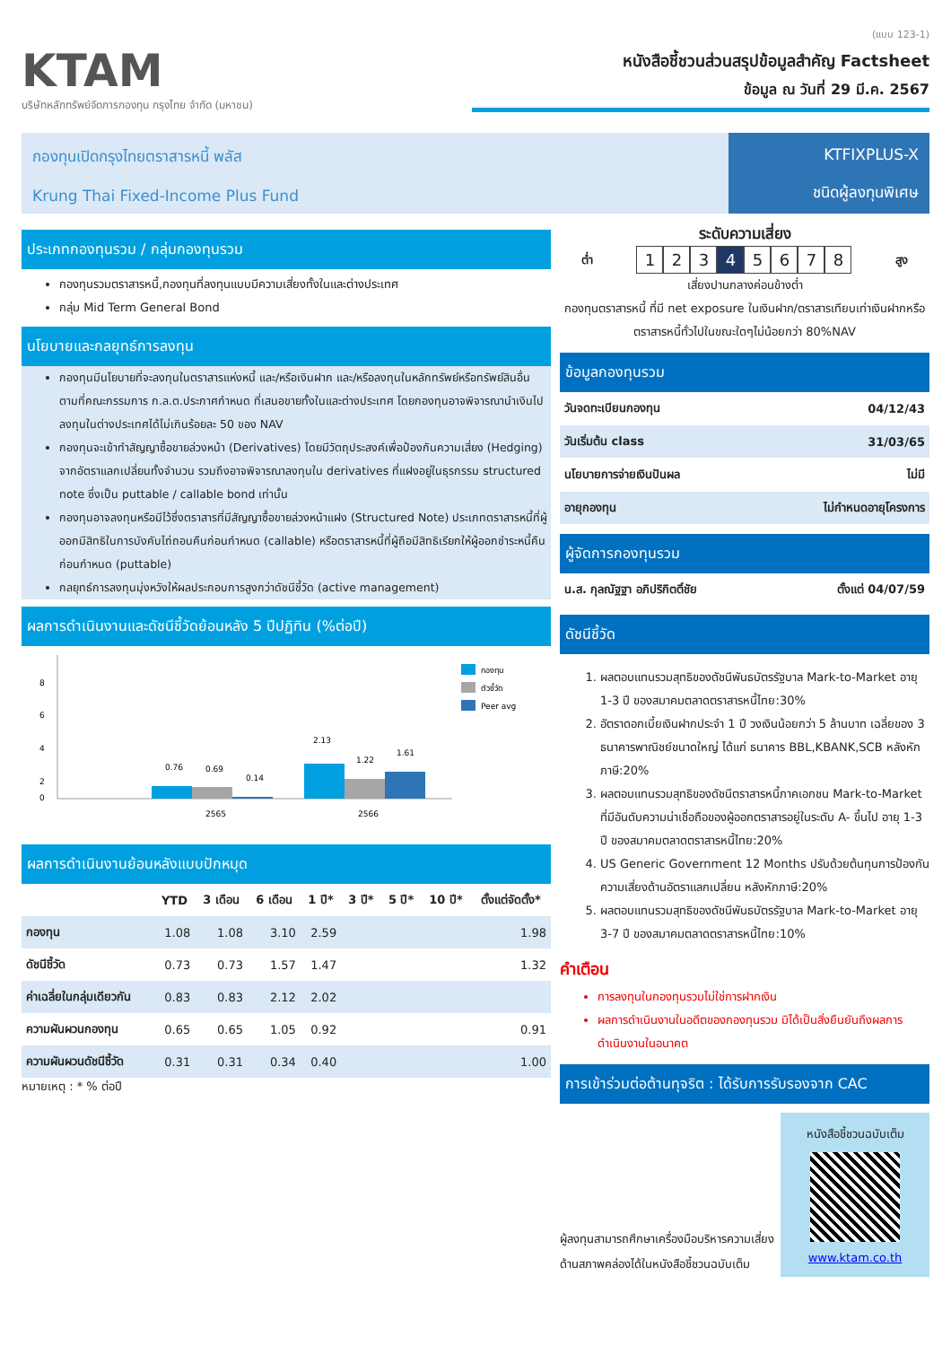KTAM
บริษัทหลักทรัพย์จัดการกองทุน กรุงไทย จำกัด (มหาชน)
(แบบ 123-1)
หนังสือชี้ชวนส่วนสรุปข้อมูลสำคัญ Factsheet
ข้อมูล ณ วันที่ 29 มี.ค. 2567
กองทุนเปิดกรุงไทยตราสารหนี้ พลัส
Krung Thai Fixed-Income Plus Fund
KTFIXPLUS-X
ชนิดผู้ลงทุนพิเศษ
ประเภทกองทุนรวม / กลุ่มกองทุนรวม
กองทุนรวมตราสารหนี้,กองทุนที่ลงทุนแบบมีความเสี่ยงทั้งในและต่างประเทศ
กลุ่ม Mid Term General Bond
นโยบายและกลยุทธ์การลงทุน
กองทุนมีนโยบายที่จะลงทุนในตราสารแห่งหนี้ และ/หรือเงินฝาก และ/หรือลงทุนในหลักทรัพย์หรือทรัพย์สินอื่น ตามที่คณะกรรมการ ก.ล.ต.ประกาศกำหนด ที่เสนอขายทั้งในและต่างประเทศ โดยกองทุนอาจพิจารณานำเงินไปลงทุนในต่างประเทศได้ไม่เกินร้อยละ 50 ของ NAV
กองทุนจะเข้าทำสัญญาซื้อขายล่วงหน้า (Derivatives) โดยมีวัตถุประสงค์เพื่อป้องกันความเสี่ยง (Hedging) จากอัตราแลกเปลี่ยนทั้งจำนวน รวมถึงอาจพิจารณาลงทุนใน derivatives ที่แฝงอยู่ในธุรกรรม structured note ซึ่งเป็น puttable / callable bond เท่านั้น
กองทุนอาจลงทุนหรือมีไว้ซึ่งตราสารที่มีสัญญาซื้อขายล่วงหน้าแฝง (Structured Note) ประเภทตราสารหนี้ที่ผู้ออกมีสิทธิในการบังคับไถ่ถอนคืนก่อนกำหนด (callable) หรือตราสารหนี้ที่ผู้ถือมีสิทธิเรียกให้ผู้ออกชำระหนี้คืนก่อนกำหนด (puttable)
กลยุทธ์การลงทุนมุ่งหวังให้ผลประกอบการสูงกว่าดัชนีชี้วัด (active management)
ผลการดำเนินงานและดัชนีชี้วัดย้อนหลัง 5 ปีปฏิทิน (%ต่อปี)
8
6
4
2
0
0.76
0.69
0.14
2.13
1.22
1.61
2565
2566
กองทุน
ตัวชี้วัด
Peer avg
ผลการดำเนินงานย้อนหลังแบบปักหมุด
| | YTD | 3 เดือน | 6 เดือน | 1 ปี* | 3 ปี* | 5 ปี* | 10 ปี* | ตั้งแต่จัดตั้ง* |
| --- | --- | --- | --- | --- | --- | --- | --- | --- |
| กองทุน | 1.08 | 1.08 | 3.10 | 2.59 | | | | 1.98 |
| ดัชนีชี้วัด | 0.73 | 0.73 | 1.57 | 1.47 | | | | 1.32 |
| ค่าเฉลี่ยในกลุ่มเดียวกัน | 0.83 | 0.83 | 2.12 | 2.02 | | | | |
| ความผันผวนกองทุน | 0.65 | 0.65 | 1.05 | 0.92 | | | | 0.91 |
| ความผันผวนดัชนีชี้วัด | 0.31 | 0.31 | 0.34 | 0.40 | | | | 1.00 |
หมายเหตุ : * % ต่อปี
ระดับความเสี่ยง
ต่ำ
12345678
สูง
เสี่ยงปานกลางค่อนข้างต่ำ
กองทุนตราสารหนี้ ที่มี net exposure ในเงินฝาก/ตราสารเทียบเท่าเงินฝากหรือตราสารหนี้ทั่วไปในขณะใดๆไม่น้อยกว่า 80%NAV
ข้อมูลกองทุนรวม
| วันจดทะเบียนกองทุน | 04/12/43 |
| วันเริ่มต้น class | 31/03/65 |
| นโยบายการจ่ายเงินปันผล | ไม่มี |
| อายุกองทุน | ไม่กำหนดอายุโครงการ |
ผู้จัดการกองทุนรวม
| น.ส. กุลณัฐฐา อภิปริกิตติ์ชัย | ตั้งแต่ 04/07/59 |
ดัชนีชี้วัด
1. ผลตอบแทนรวมสุทธิของดัชนีพันธบัตรรัฐบาล Mark-to-Market อายุ 1-3 ปี ของสมาคมตลาดตราสารหนี้ไทย:30%
2. อัตราดอกเบี้ยเงินฝากประจำ 1 ปี วงเงินน้อยกว่า 5 ล้านบาท เฉลี่ยของ 3 ธนาคารพาณิชย์ขนาดใหญ่ ได้แก่ ธนาคาร BBL,KBANK,SCB หลังหักภาษี:20%
3. ผลตอบแทนรวมสุทธิของดัชนีตราสารหนี้ภาคเอกชน Mark-to-Market ที่มีอันดับความน่าเชื่อถือของผู้ออกตราสารอยู่ในระดับ A- ขึ้นไป อายุ 1-3 ปี ของสมาคมตลาดตราสารหนี้ไทย:20%
4. US Generic Government 12 Months ปรับด้วยต้นทุนการป้องกันความเสี่ยงด้านอัตราแลกเปลี่ยน หลังหักภาษี:20%
5. ผลตอบแทนรวมสุทธิของดัชนีพันธบัตรรัฐบาล Mark-to-Market อายุ 3-7 ปี ของสมาคมตลาดตราสารหนี้ไทย:10%
คำเตือน
การลงทุนในกองทุนรวมไม่ใช่การฝากเงิน
ผลการดำเนินงานในอดีตของกองทุนรวม มิได้เป็นสิ่งยืนยันถึงผลการดำเนินงานในอนาคต
การเข้าร่วมต่อต้านทุจริต : ได้รับการรับรองจาก CAC
ผู้ลงทุนสามารถศึกษาเครื่องมือบริหารความเสี่ยงด้านสภาพคล่องได้ในหนังสือชี้ชวนฉบับเต็ม
หนังสือชี้ชวนฉบับเต็ม
www.ktam.co.th